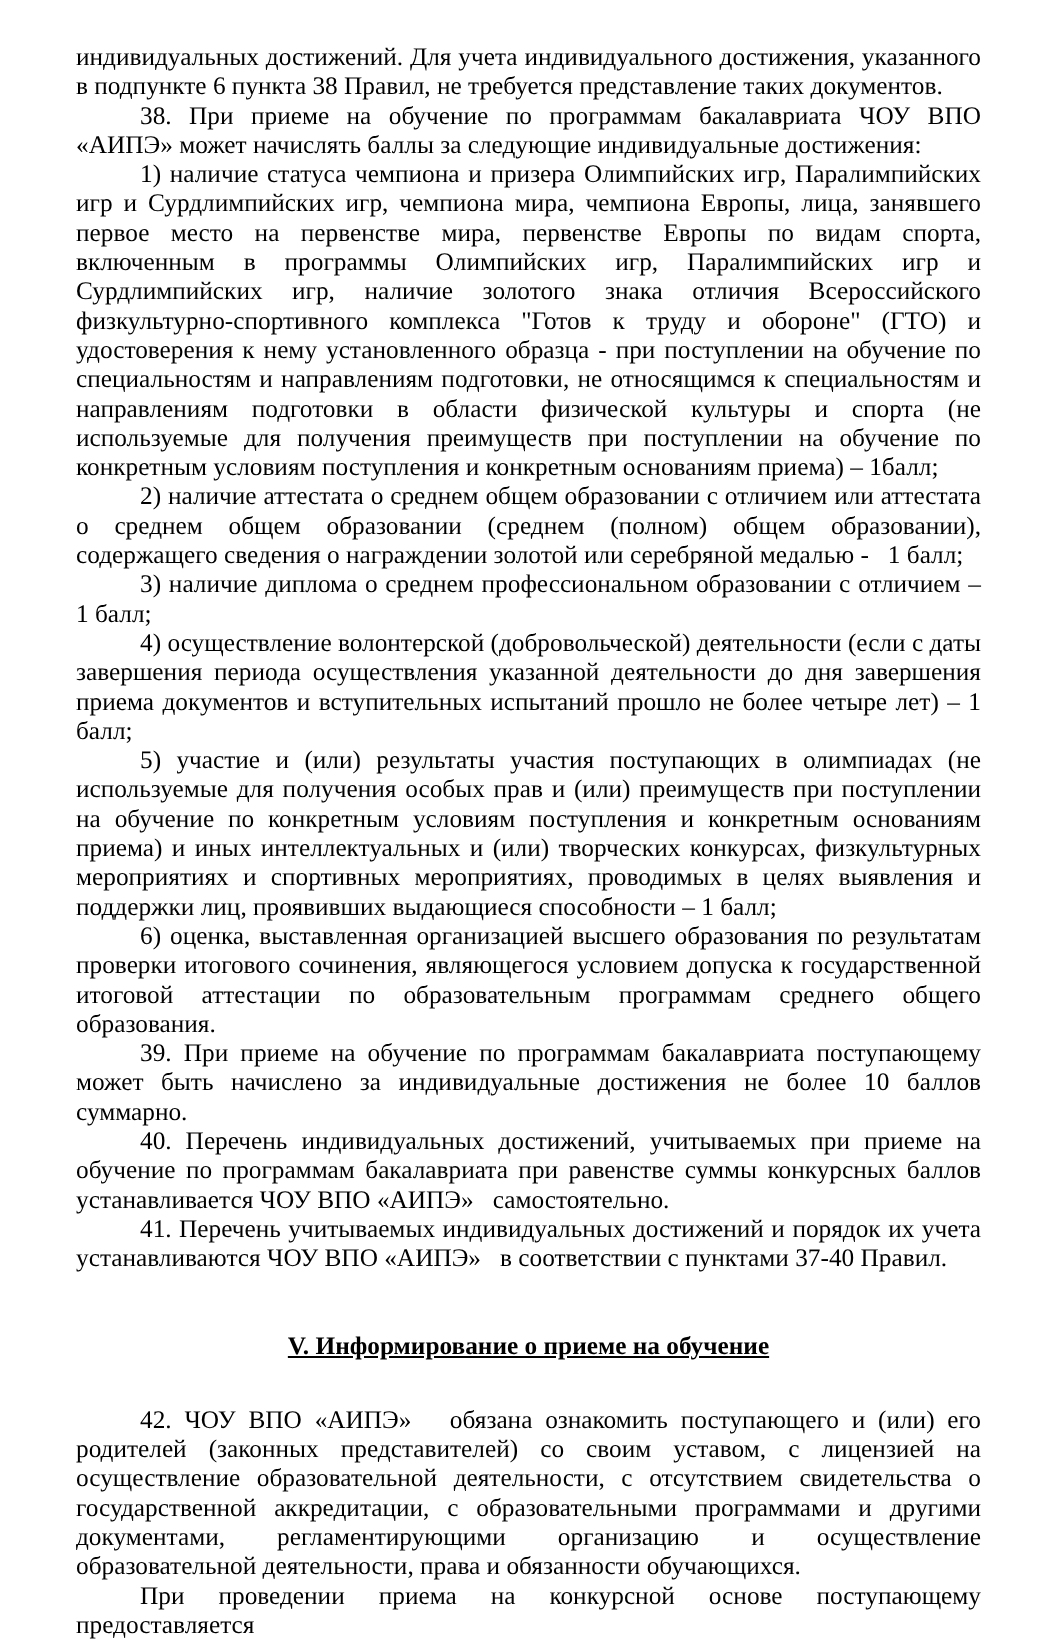индивидуальных достижений. Для учета индивидуального достижения, указанного в подпункте 6 пункта 38 Правил, не требуется представление таких документов.
38. При приеме на обучение по программам бакалавриата ЧОУ ВПО «АИПЭ» может начислять баллы за следующие индивидуальные достижения:
1) наличие статуса чемпиона и призера Олимпийских игр, Паралимпийских игр и Сурдлимпийских игр, чемпиона мира, чемпиона Европы, лица, занявшего первое место на первенстве мира, первенстве Европы по видам спорта, включенным в программы Олимпийских игр, Паралимпийских игр и Сурдлимпийских игр, наличие золотого знака отличия Всероссийского физкультурно-спортивного комплекса "Готов к труду и обороне" (ГТО) и удостоверения к нему установленного образца - при поступлении на обучение по специальностям и направлениям подготовки, не относящимся к специальностям и направлениям подготовки в области физической культуры и спорта (не используемые для получения преимуществ при поступлении на обучение по конкретным условиям поступления и конкретным основаниям приема) – 1балл;
2) наличие аттестата о среднем общем образовании с отличием или аттестата о среднем общем образовании (среднем (полном) общем образовании), содержащего сведения о награждении золотой или серебряной медалью - 1 балл;
3) наличие диплома о среднем профессиональном образовании с отличием – 1 балл;
4) осуществление волонтерской (добровольческой) деятельности (если с даты завершения периода осуществления указанной деятельности до дня завершения приема документов и вступительных испытаний прошло не более четыре лет) – 1 балл;
5) участие и (или) результаты участия поступающих в олимпиадах (не используемые для получения особых прав и (или) преимуществ при поступлении на обучение по конкретным условиям поступления и конкретным основаниям приема) и иных интеллектуальных и (или) творческих конкурсах, физкультурных мероприятиях и спортивных мероприятиях, проводимых в целях выявления и поддержки лиц, проявивших выдающиеся способности – 1 балл;
6) оценка, выставленная организацией высшего образования по результатам проверки итогового сочинения, являющегося условием допуска к государственной итоговой аттестации по образовательным программам среднего общего образования.
39. При приеме на обучение по программам бакалавриата поступающему может быть начислено за индивидуальные достижения не более 10 баллов суммарно.
40. Перечень индивидуальных достижений, учитываемых при приеме на обучение по программам бакалавриата при равенстве суммы конкурсных баллов устанавливается ЧОУ ВПО «АИПЭ» самостоятельно.
41. Перечень учитываемых индивидуальных достижений и порядок их учета устанавливаются ЧОУ ВПО «АИПЭ» в соответствии с пунктами 37-40 Правил.
V. Информирование о приеме на обучение
42. ЧОУ ВПО «АИПЭ» обязана ознакомить поступающего и (или) его родителей (законных представителей) со своим уставом, с лицензией на осуществление образовательной деятельности, с отсутствием свидетельства о государственной аккредитации, с образовательными программами и другими документами, регламентирующими организацию и осуществление образовательной деятельности, права и обязанности обучающихся.
При проведении приема на конкурсной основе поступающему предоставляется